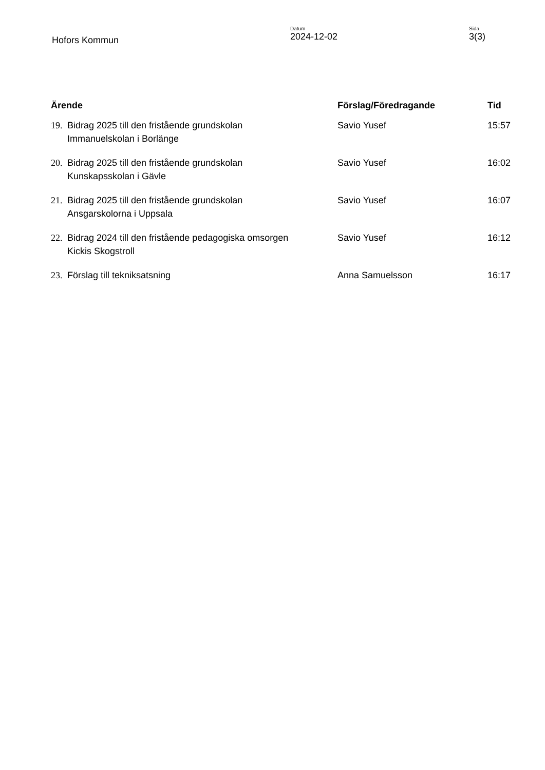Hofors Kommun
Datum
2024-12-02
Sida
3(3)
| Ärende | | Förslag/Föredragande | Tid |
| --- | --- | --- | --- |
| 19. | Bidrag 2025 till den fristående grundskolan Immanuelskolan i Borlänge | Savio Yusef | 15:57 |
| 20. | Bidrag 2025 till den fristående grundskolan Kunskapsskolan i Gävle | Savio Yusef | 16:02 |
| 21. | Bidrag 2025 till den fristående grundskolan Ansgarskolorna i Uppsala | Savio Yusef | 16:07 |
| 22. | Bidrag 2024 till den fristående pedagogiska omsorgen Kickis Skogstroll | Savio Yusef | 16:12 |
| 23. | Förslag till tekniksatsning | Anna Samuelsson | 16:17 |